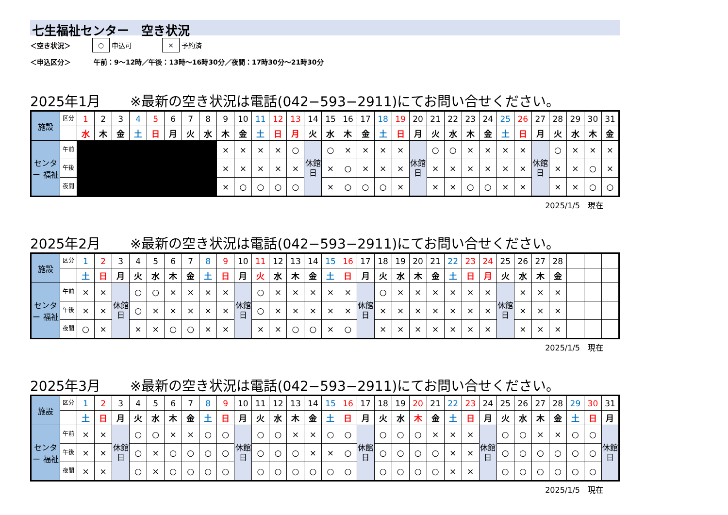七生福祉センター　空き状況
＜空き状況＞ ○ 申込可 × 予約済
＜申込区分＞ 午前：9～12時／午後：13時～16時30分／夜間：17時30分～21時30分
2025年1月 ※最新の空き状況は電話(042−593−2911)にてお問い合せください。
| 施設 | 区分 | 1 | 2 | 3 | 4 | 5 | 6 | 7 | 8 | 9 | 10 | 11 | 12 | 13 | 14 | 15 | 16 | 17 | 18 | 19 | 20 | 21 | 22 | 23 | 24 | 25 | 26 | 27 | 28 | 29 | 30 | 31 |
| | | 水 | 木 | 金 | 土 | 日 | 月 | 火 | 水 | 木 | 金 | 土 | 日 | 月 | 火 | 水 | 木 | 金 | 土 | 日 | 月 | 火 | 水 | 木 | 金 | 土 | 日 | 月 | 火 | 水 | 木 | 金 |
| センター 福祉 | 午前 | | | | | | | | | × | × | × | × | ○ | 休館日 | ○ | × | × | × | × | 休館日 | ○ | ○ | × | × | × | × | 休館日 | ○ | × | × | × |
| | 午後 | | | | | | | | | × | × | × | × | × | | × | ○ | × | × | × | | × | × | × | × | × | × | | × | × | ○ | × |
| | 夜間 | | | | | | | | | × | ○ | ○ | ○ | ○ | | × | ○ | ○ | ○ | × | | × | × | ○ | ○ | × | × | | × | × | ○ | ○ |
2025/1/5　現在
2025年2月 ※最新の空き状況は電話(042−593−2911)にてお問い合せください。
| 施設 | 区分 | 1 | 2 | 3 | 4 | 5 | 6 | 7 | 8 | 9 | 10 | 11 | 12 | 13 | 14 | 15 | 16 | 17 | 18 | 19 | 20 | 21 | 22 | 23 | 24 | 25 | 26 | 27 | 28 | | | |
| | | 土 | 日 | 月 | 火 | 水 | 木 | 金 | 土 | 日 | 月 | 火 | 水 | 木 | 金 | 土 | 日 | 月 | 火 | 水 | 木 | 金 | 土 | 日 | 月 | 火 | 水 | 木 | 金 | | | |
| センター 福祉 | 午前 | × | × | 休館日 | ○ | ○ | × | × | × | × | 休館日 | ○ | × | × | × | × | × | 休館日 | ○ | × | × | × | × | × | × | 休館日 | × | × | × | | | |
| | 午後 | × | × | | ○ | × | × | × | × | × | | ○ | × | × | × | × | × | | × | × | × | × | × | × | × | | × | × | × | | | |
| | 夜間 | ○ | × | | × | × | ○ | ○ | × | × | | × | × | ○ | ○ | × | ○ | | × | × | × | × | × | × | × | | × | × | × | | | |
2025/1/5　現在
2025年3月 ※最新の空き状況は電話(042−593−2911)にてお問い合せください。
| 施設 | 区分 | 1 | 2 | 3 | 4 | 5 | 6 | 7 | 8 | 9 | 10 | 11 | 12 | 13 | 14 | 15 | 16 | 17 | 18 | 19 | 20 | 21 | 22 | 23 | 24 | 25 | 26 | 27 | 28 | 29 | 30 | 31 |
| | | 土 | 日 | 月 | 火 | 水 | 木 | 金 | 土 | 日 | 月 | 火 | 水 | 木 | 金 | 土 | 日 | 月 | 火 | 水 | 木 | 金 | 土 | 日 | 月 | 火 | 水 | 木 | 金 | 土 | 日 | 月 |
| センター 福祉 | 午前 | × | × | 休館日 | ○ | ○ | × | × | ○ | ○ | 休館日 | ○ | ○ | × | × | ○ | ○ | 休館日 | ○ | ○ | ○ | × | × | × | 休館日 | ○ | ○ | × | × | ○ | ○ | 休館日 |
| | 午後 | × | × | | ○ | × | ○ | ○ | ○ | ○ | | ○ | ○ | ○ | × | × | ○ | | ○ | ○ | ○ | ○ | × | × | | ○ | ○ | ○ | ○ | ○ | ○ | |
| | 夜間 | × | × | | ○ | × | ○ | ○ | ○ | ○ | | ○ | ○ | ○ | ○ | ○ | ○ | | ○ | ○ | ○ | ○ | × | × | | ○ | ○ | ○ | ○ | ○ | ○ | |
2025/1/5　現在